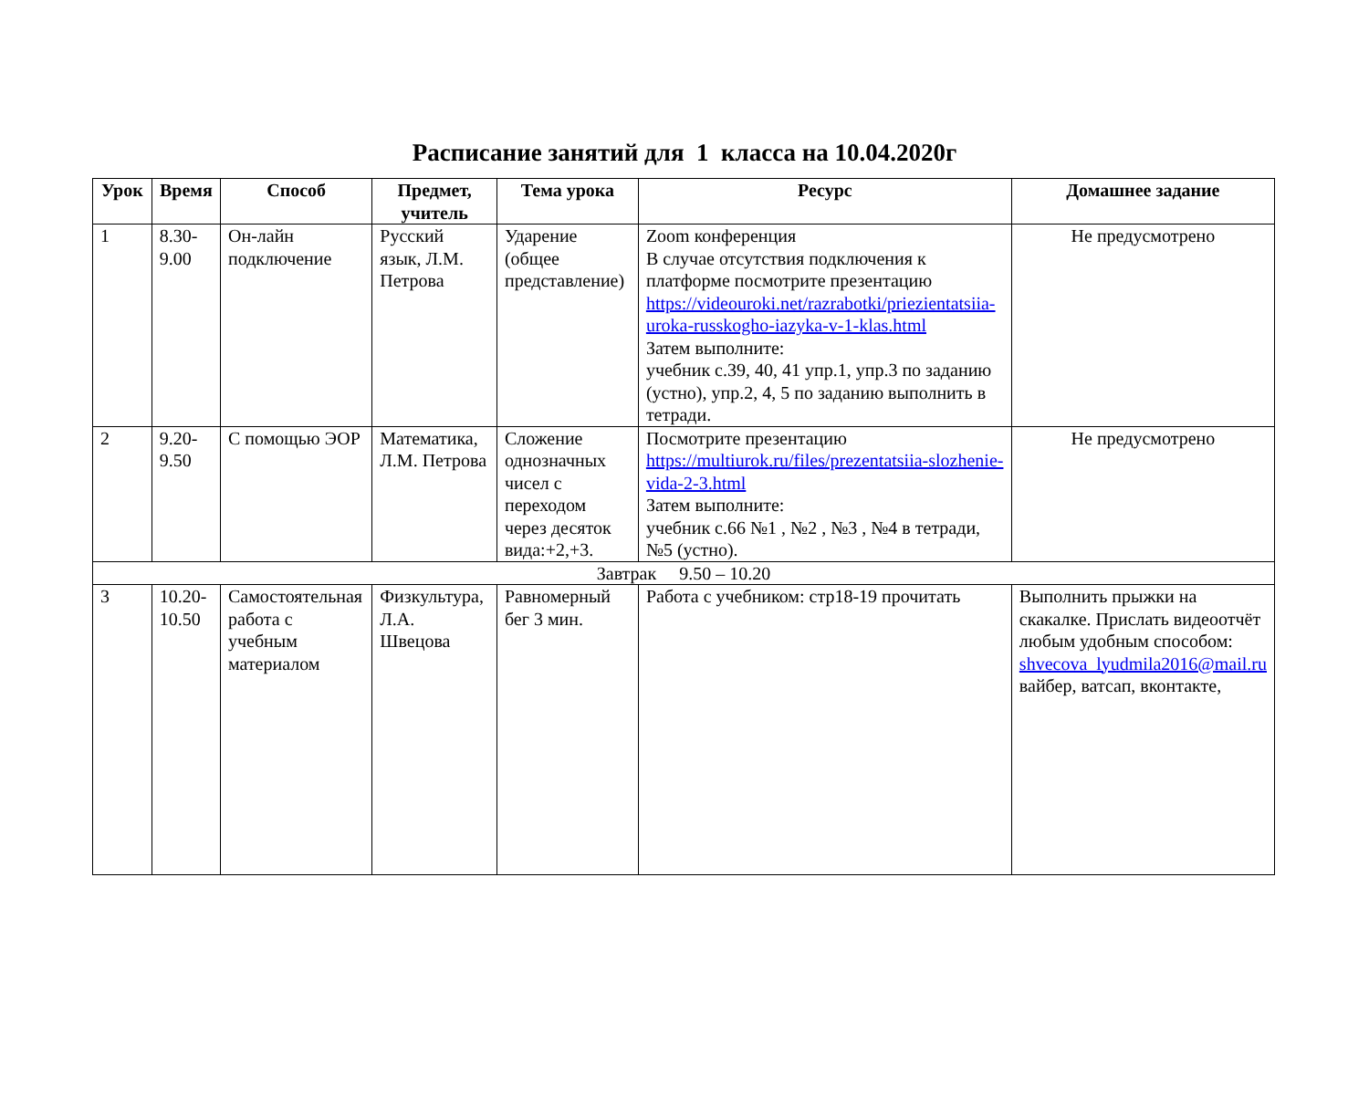Расписание занятий для 1 класса на 10.04.2020г
| Урок | Время | Способ | Предмет, учитель | Тема урока | Ресурс | Домашнее задание |
| --- | --- | --- | --- | --- | --- | --- |
| 1 | 8.30-9.00 | Он-лайн подключение | Русский язык, Л.М. Петрова | Ударение (общее представление) | Zoom конференция В случае отсутствия подключения к платформе посмотрите презентацию https://videouroki.net/razrabotki/priezientatsiia-uroka-russkogho-iazyka-v-1-klas.html Затем выполните: учебник с.39, 40, 41 упр.1, упр.3 по заданию (устно), упр.2, 4, 5 по заданию выполнить в тетради. | Не предусмотрено |
| 2 | 9.20-9.50 | С помощью ЭОР | Математика, Л.М. Петрова | Сложение однозначных чисел с переходом через десяток вида:+2,+3. | Посмотрите презентацию https://multiurok.ru/files/prezentatsiia-slozhenie-vida-2-3.html Затем выполните: учебник с.66 №1 , №2 , №3 , №4 в тетради, №5 (устно). | Не предусмотрено |
| Завтрак 9.50 – 10.20 | | | | | | |
| 3 | 10.20-10.50 | Самостоятельная работа с учебным материалом | Физкультура, Л.А. Швецова | Равномерный бег 3 мин. | Работа с учебником: стр18-19 прочитать | Выполнить прыжки на скакалке. Прислать видеоотчёт любым удобным способом: shvecova_lyudmila2016@mail.ru вайбер, ватсап, вконтакте, |